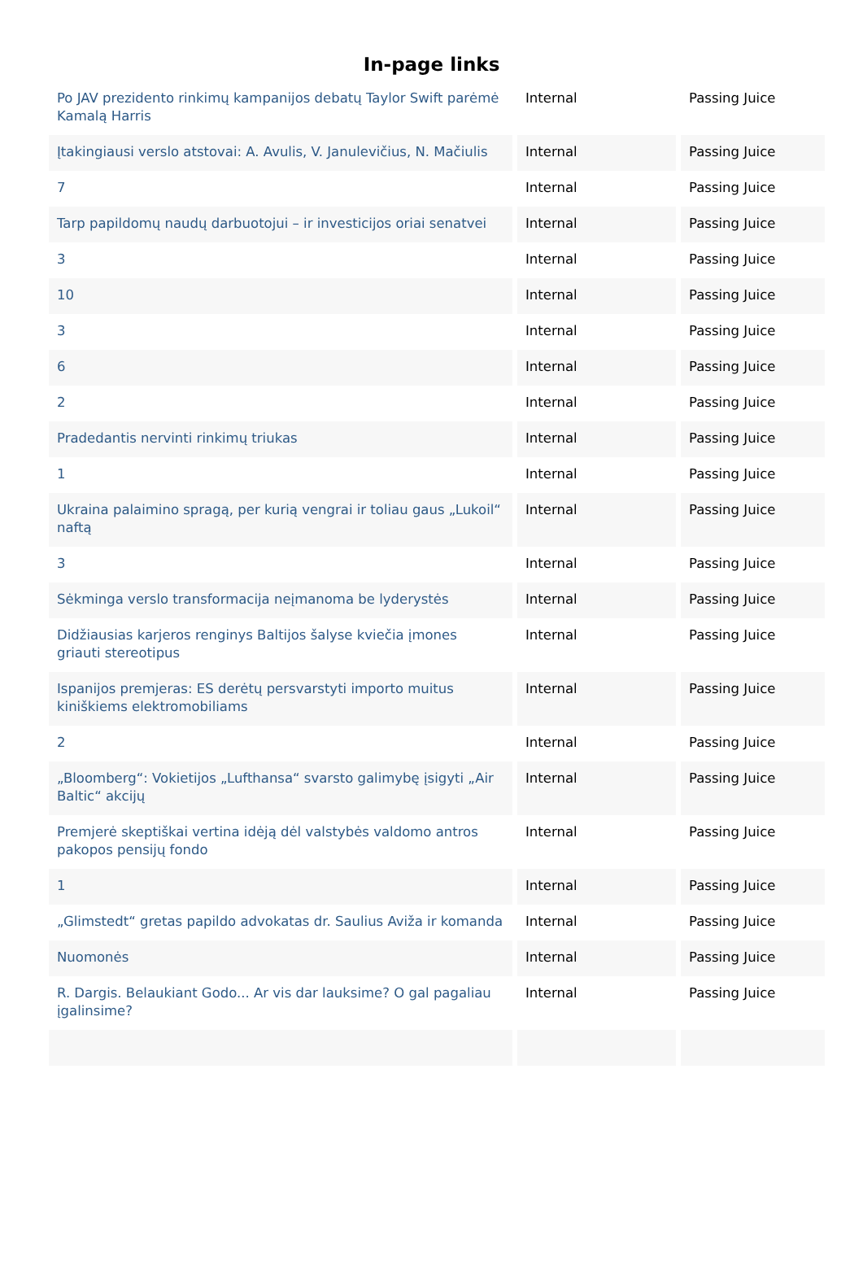In-page links
| Po JAV prezidento rinkimų kampanijos debatų Taylor Swift parėmė Kamalą Harris | Internal | Passing Juice |
| Įtakingiausi verslo atstovai: A. Avulis, V. Janulevičius, N. Mačiulis | Internal | Passing Juice |
| 7 | Internal | Passing Juice |
| Tarp papildomų naudų darbuotojui – ir investicijos oriai senatvei | Internal | Passing Juice |
| 3 | Internal | Passing Juice |
| 10 | Internal | Passing Juice |
| 3 | Internal | Passing Juice |
| 6 | Internal | Passing Juice |
| 2 | Internal | Passing Juice |
| Pradedantis nervinti rinkimų triukas | Internal | Passing Juice |
| 1 | Internal | Passing Juice |
| Ukraina palaimino spragą, per kurią vengrai ir toliau gaus „Lukoil“ naftą | Internal | Passing Juice |
| 3 | Internal | Passing Juice |
| Sėkminga verslo transformacija neįmanoma be lyderystės | Internal | Passing Juice |
| Didžiausias karjeros renginys Baltijos šalyse kviečia įmones griauti stereotipus | Internal | Passing Juice |
| Ispanijos premjeras: ES derėtų persvarstyti importo muitus kiniškiems elektromobiliams | Internal | Passing Juice |
| 2 | Internal | Passing Juice |
| „Bloomberg“: Vokietijos „Lufthansa“ svarsto galimybę įsigyti „Air Baltic“ akcijų | Internal | Passing Juice |
| Premjerė skeptiškai vertina idėją dėl valstybės valdomo antros pakopos pensijų fondo | Internal | Passing Juice |
| 1 | Internal | Passing Juice |
| „Glimstedt“ gretas papildo advokatas dr. Saulius Aviža ir komanda | Internal | Passing Juice |
| Nuomonės | Internal | Passing Juice |
| R. Dargis. Belaukiant Godo... Ar vis dar lauksime? O gal pagaliau įgalinsime? | Internal | Passing Juice |